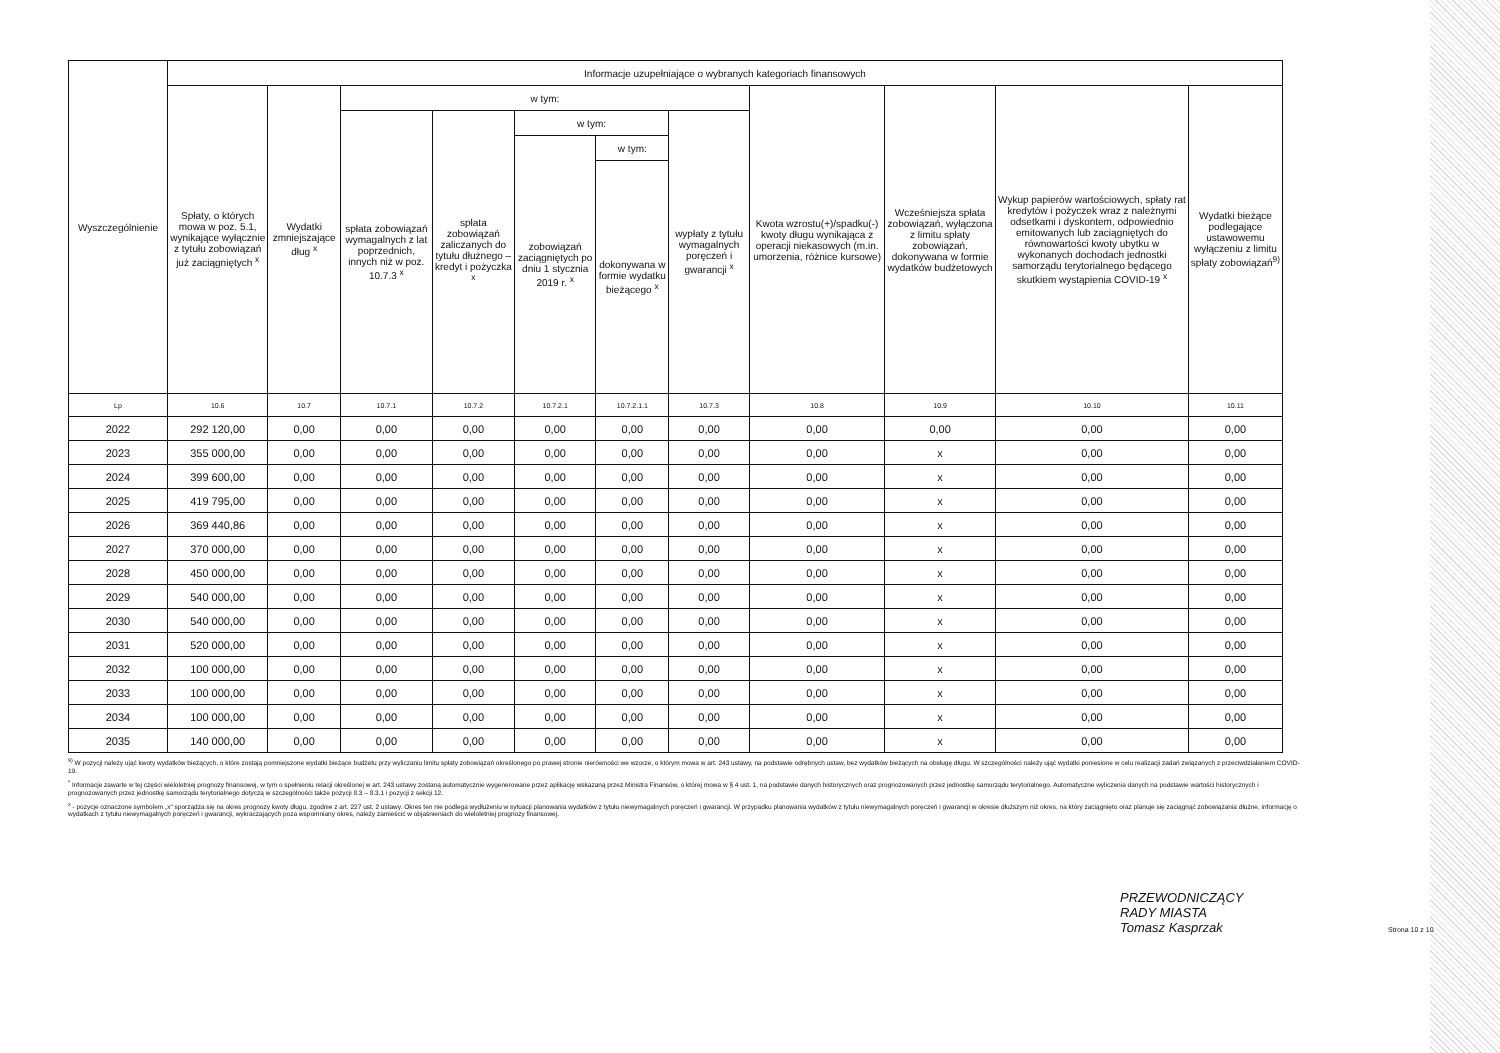| Wyszczególnienie | Informacje uzupełniające o wybranych kategoriach finansowych | | | | | | | | | | |
| --- | --- | --- | --- | --- | --- | --- | --- | --- | --- | --- | --- |
| | Spłaty, o których mowa w poz. 5.1, wynikające wyłącznie z tytułu zobowiązań już zaciągniętych <sup>x</sup> | Wydatki zmniejszające dług <sup>x</sup> | w tym: | | | | | Kwota wzrostu(+)/spadku(-) kwoty długu wynikająca z operacji niekasowych (m.in. umorzenia, różnice kursowe) | Wcześniejsza spłata zobowiązań, wyłączona z limitu spłaty zobowiązań, dokonywana w formie wydatków budżetowych | Wykup papierów wartościowych, spłaty rat kredytów i pożyczek wraz z należnymi odsetkami i dyskontem, odpowiednio emitowanych lub zaciągniętych do równowartości kwoty ubytku w wykonanych dochodach jednostki samorządu terytorialnego będącego skutkiem wystąpienia COVID-19 <sup>x</sup> | Wydatki bieżące podlegające ustawowemu wyłączeniu z limitu spłaty zobowiązań<sup>9)</sup> |
| | | | spłata zobowiązań wymagalnych z lat poprzednich, innych niż w poz. 10.7.3 <sup>x</sup> | spłata zobowiązań zaliczanych do tytułu dłużnego – kredyt i pożyczka <sup>x</sup> | w tym: | | wypłaty z tytułu wymagalnych poręczeń i gwarancji <sup>x</sup> | | | | |
| | | | | | zobowiązań zaciągniętych po dniu 1 stycznia 2019 r. <sup>x</sup> | w tym: | | | | | |
| | | | | | | dokonywana w formie wydatku bieżącego <sup>x</sup> | | | | | |
| Lp | 10.6 | 10.7 | 10.7.1 | 10.7.2 | 10.7.2.1 | 10.7.2.1.1 | 10.7.3 | 10.8 | 10.9 | 10.10 | 10.11 |
| 2022 | 292 120,00 | 0,00 | 0,00 | 0,00 | 0,00 | 0,00 | 0,00 | 0,00 | 0,00 | 0,00 | 0,00 |
| 2023 | 355 000,00 | 0,00 | 0,00 | 0,00 | 0,00 | 0,00 | 0,00 | 0,00 | x | 0,00 | 0,00 |
| 2024 | 399 600,00 | 0,00 | 0,00 | 0,00 | 0,00 | 0,00 | 0,00 | 0,00 | x | 0,00 | 0,00 |
| 2025 | 419 795,00 | 0,00 | 0,00 | 0,00 | 0,00 | 0,00 | 0,00 | 0,00 | x | 0,00 | 0,00 |
| 2026 | 369 440,86 | 0,00 | 0,00 | 0,00 | 0,00 | 0,00 | 0,00 | 0,00 | x | 0,00 | 0,00 |
| 2027 | 370 000,00 | 0,00 | 0,00 | 0,00 | 0,00 | 0,00 | 0,00 | 0,00 | x | 0,00 | 0,00 |
| 2028 | 450 000,00 | 0,00 | 0,00 | 0,00 | 0,00 | 0,00 | 0,00 | 0,00 | x | 0,00 | 0,00 |
| 2029 | 540 000,00 | 0,00 | 0,00 | 0,00 | 0,00 | 0,00 | 0,00 | 0,00 | x | 0,00 | 0,00 |
| 2030 | 540 000,00 | 0,00 | 0,00 | 0,00 | 0,00 | 0,00 | 0,00 | 0,00 | x | 0,00 | 0,00 |
| 2031 | 520 000,00 | 0,00 | 0,00 | 0,00 | 0,00 | 0,00 | 0,00 | 0,00 | x | 0,00 | 0,00 |
| 2032 | 100 000,00 | 0,00 | 0,00 | 0,00 | 0,00 | 0,00 | 0,00 | 0,00 | x | 0,00 | 0,00 |
| 2033 | 100 000,00 | 0,00 | 0,00 | 0,00 | 0,00 | 0,00 | 0,00 | 0,00 | x | 0,00 | 0,00 |
| 2034 | 100 000,00 | 0,00 | 0,00 | 0,00 | 0,00 | 0,00 | 0,00 | 0,00 | x | 0,00 | 0,00 |
| 2035 | 140 000,00 | 0,00 | 0,00 | 0,00 | 0,00 | 0,00 | 0,00 | 0,00 | x | 0,00 | 0,00 |
<sup>9)</sup> W pozycji należy ująć kwoty wydatków bieżących, o które zostają pomniejszone wydatki bieżące budżetu przy wyliczaniu limitu spłaty zobowiązań określonego po prawej stronie nierówności we wzorze, o którym mowa w art. 243 ustawy, na podstawie odrębnych ustaw, bez wydatków bieżących na obsługę długu. W szczególności należy ująć wydatki poniesione w celu realizacji zadań związanych z przeciwdziałaniem COVID-19.
<sup>*</sup> Informacje zawarte w tej części wieloletniej prognozy finansowej, w tym o spełnieniu relacji określonej w art. 243 ustawy zostaną automatycznie wygenerowane przez aplikację wskazaną przez Ministra Finansów, o której mowa w § 4 ust. 1, na podstawie danych historycznych oraz prognozowanych przez jednostkę samorządu terytorialnego. Automatyczne wyliczenia danych na podstawie wartości historycznych i prognozowanych przez jednostkę samorządu terytorialnego dotyczą w szczególności także pozycji 8.3 – 8.3.1 i pozycji z sekcji 12.
<sup>x</sup> - pozycje oznaczone symbolem „x" sporządza się na okres prognozy kwoty długu, zgodnie z art. 227 ust. 2 ustawy. Okres ten nie podlega wydłużeniu w sytuacji planowania wydatków z tytułu niewymagalnych poręczeń i gwarancji. W przypadku planowania wydatków z tytułu niewymagalnych poręczeń i gwarancji w okresie dłuższym niż okres, na który zaciągnięto oraz planuje się zaciągnąć zobowiązania dłużne, informację o wydatkach z tytułu niewymagalnych poręczeń i gwarancji, wykraczających poza wspomniany okres, należy zamieścić w objaśnieniach do wieloletniej prognozy finansowej.
PRZEWODNICZĄCY
RADY MIASTA
Tomasz Kasprzak
Strona 10 z 10